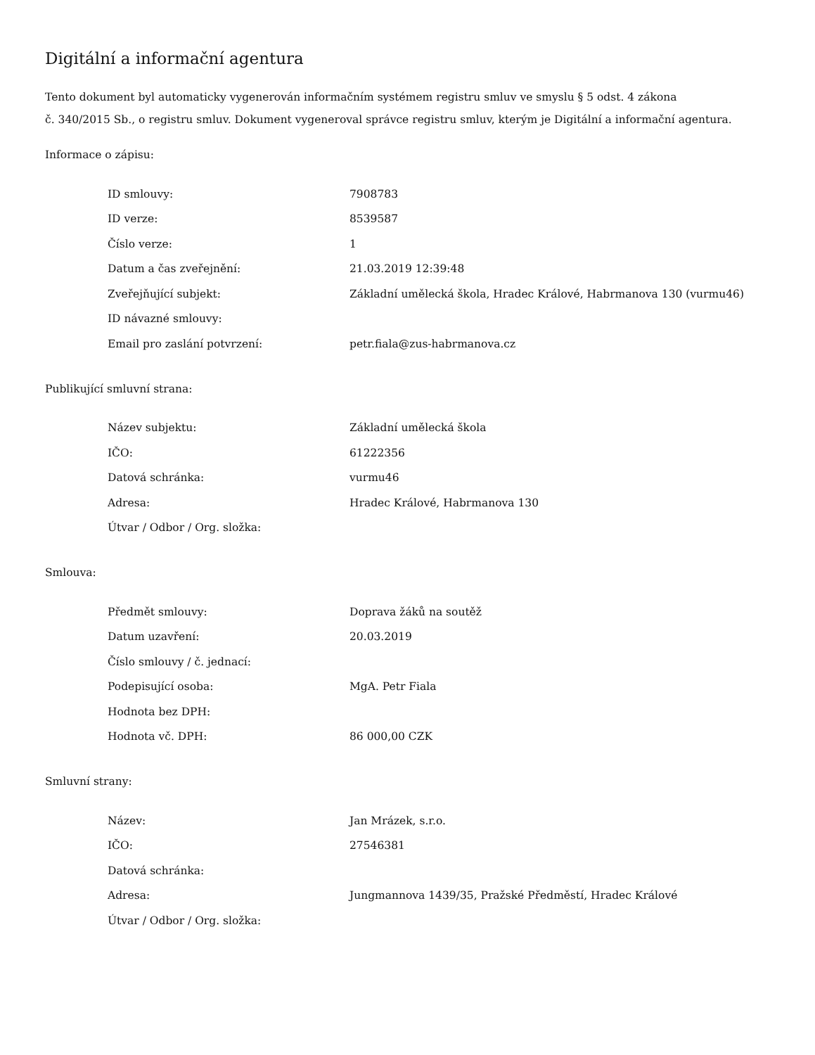Digitální a informační agentura
Tento dokument byl automaticky vygenerován informačním systémem registru smluv ve smyslu § 5 odst. 4 zákona
č. 340/2015 Sb., o registru smluv. Dokument vygeneroval správce registru smluv, kterým je Digitální a informační agentura.
Informace o zápisu:
| ID smlouvy: | 7908783 |
| ID verze: | 8539587 |
| Číslo verze: | 1 |
| Datum a čas zveřejnění: | 21.03.2019 12:39:48 |
| Zveřejňující subjekt: | Základní umělecká škola, Hradec Králové, Habrmanova 130 (vurmu46) |
| ID návazné smlouvy: | |
| Email pro zaslání potvrzení: | petr.fiala@zus-habrmanova.cz |
Publikující smluvní strana:
| Název subjektu: | Základní umělecká škola |
| IČO: | 61222356 |
| Datová schránka: | vurmu46 |
| Adresa: | Hradec Králové, Habrmanova 130 |
| Útvar / Odbor / Org. složka: | |
Smlouva:
| Předmět smlouvy: | Doprava žáků na soutěž |
| Datum uzavření: | 20.03.2019 |
| Číslo smlouvy / č. jednací: | |
| Podepisující osoba: | MgA. Petr Fiala |
| Hodnota bez DPH: | |
| Hodnota vč. DPH: | 86 000,00 CZK |
Smluvní strany:
| Název: | Jan Mrázek, s.r.o. |
| IČO: | 27546381 |
| Datová schránka: | |
| Adresa: | Jungmannova 1439/35, Pražské Předměstí, Hradec Králové |
| Útvar / Odbor / Org. složka: | |